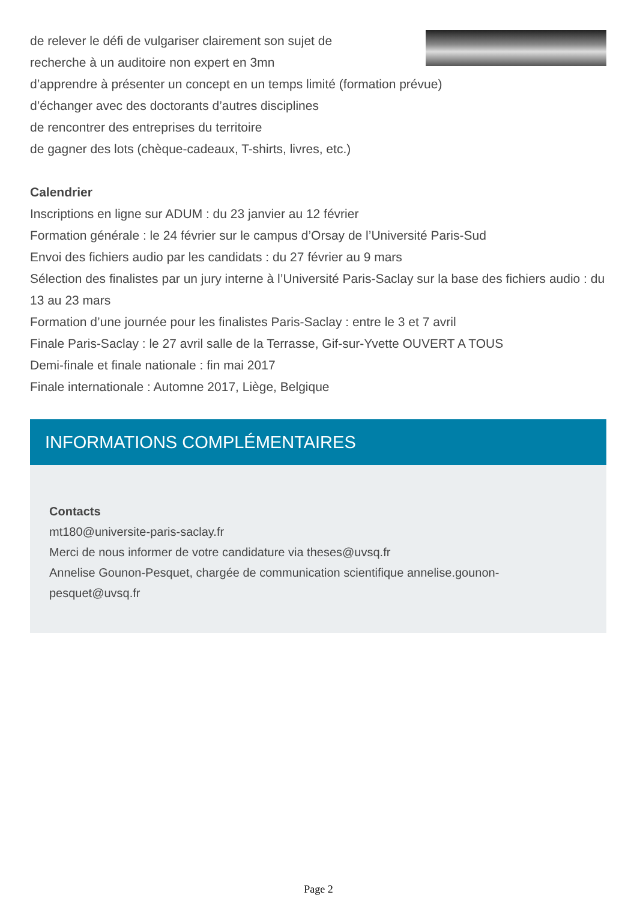de relever le défi de vulgariser clairement son sujet de
recherche à un auditoire non expert en 3mn
d’apprendre à présenter un concept en un temps limité (formation prévue)
d’échanger avec des doctorants d’autres disciplines
de rencontrer des entreprises du territoire
de gagner des lots (chèque-cadeaux, T-shirts, livres, etc.)
Calendrier
Inscriptions en ligne sur ADUM : du 23 janvier au 12 février
Formation générale : le 24 février sur le campus d’Orsay de l’Université Paris-Sud
Envoi des fichiers audio par les candidats : du 27 février au 9 mars
Sélection des finalistes par un jury interne à l’Université Paris-Saclay sur la base des fichiers audio : du 13 au 23 mars
Formation d’une journée pour les finalistes Paris-Saclay : entre le 3 et 7 avril
Finale Paris-Saclay : le 27 avril salle de la Terrasse, Gif-sur-Yvette OUVERT A TOUS
Demi-finale et finale nationale : fin mai 2017
Finale internationale : Automne 2017, Liège, Belgique
INFORMATIONS COMPLÉMENTAIRES
Contacts
mt180@universite-paris-saclay.fr
Merci de nous informer de votre candidature via theses@uvsq.fr
Annelise Gounon-Pesquet, chargée de communication scientifique annelise.gounon-pesquet@uvsq.fr
Page 2